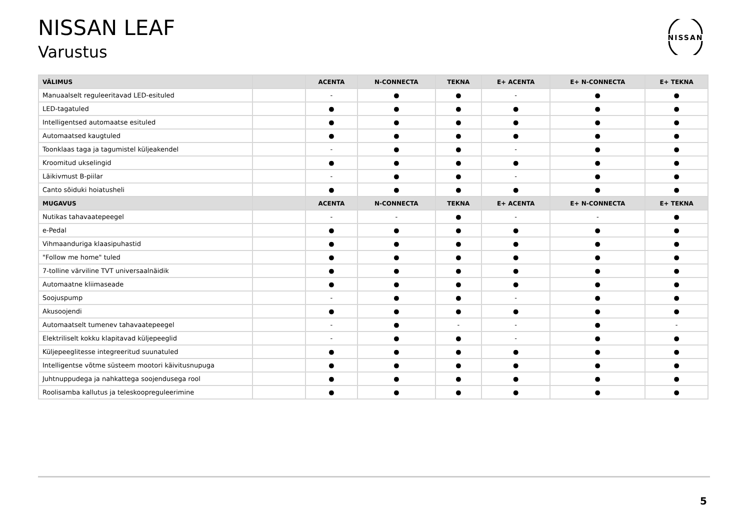NISSAN LEAF
Varustus
NISSAN
| VÄLIMUS | | ACENTA | N-CONNECTA | TEKNA | E+ ACENTA | E+ N-CONNECTA | E+ TEKNA |
| --- | --- | --- | --- | --- | --- | --- | --- |
| Manuaalselt reguleeritavad LED-esituled | | - | ● | ● | - | ● | ● |
| LED-tagatuled | | ● | ● | ● | ● | ● | ● |
| Intelligentsed automaatse esituled | | ● | ● | ● | ● | ● | ● |
| Automaatsed kaugtuled | | ● | ● | ● | ● | ● | ● |
| Toonklaas taga ja tagumistel küljeakendel | | - | ● | ● | - | ● | ● |
| Kroomitud ukselingid | | ● | ● | ● | ● | ● | ● |
| Läikivmust B-piilar | | - | ● | ● | - | ● | ● |
| Canto sõiduki hoiatusheli | | ● | ● | ● | ● | ● | ● |
| MUGAVUS | | ACENTA | N-CONNECTA | TEKNA | E+ ACENTA | E+ N-CONNECTA | E+ TEKNA |
| Nutikas tahavaatepeegel | | - | - | ● | - | - | ● |
| e-Pedal | | ● | ● | ● | ● | ● | ● |
| Vihmaanduriga klaasipuhastid | | ● | ● | ● | ● | ● | ● |
| "Follow me home" tuled | | ● | ● | ● | ● | ● | ● |
| 7-tolline värviline TVT universaalnäidik | | ● | ● | ● | ● | ● | ● |
| Automaatne kliimaseade | | ● | ● | ● | ● | ● | ● |
| Soojuspump | | - | ● | ● | - | ● | ● |
| Akusoojendi | | ● | ● | ● | ● | ● | ● |
| Automaatselt tumenev tahavaatepeegel | | - | ● | - | - | ● | - |
| Elektriliselt kokku klapitavad küljepeeglid | | - | ● | ● | - | ● | ● |
| Küljepeeglitesse integreeritud suunatuled | | ● | ● | ● | ● | ● | ● |
| Intelligentse võtme süsteem mootori käivitusnupuga | | ● | ● | ● | ● | ● | ● |
| Juhtnuppudega ja nahkattega soojendusega rool | | ● | ● | ● | ● | ● | ● |
| Roolisamba kallutus ja teleskoopreguleerimine | | ● | ● | ● | ● | ● | ● |
5